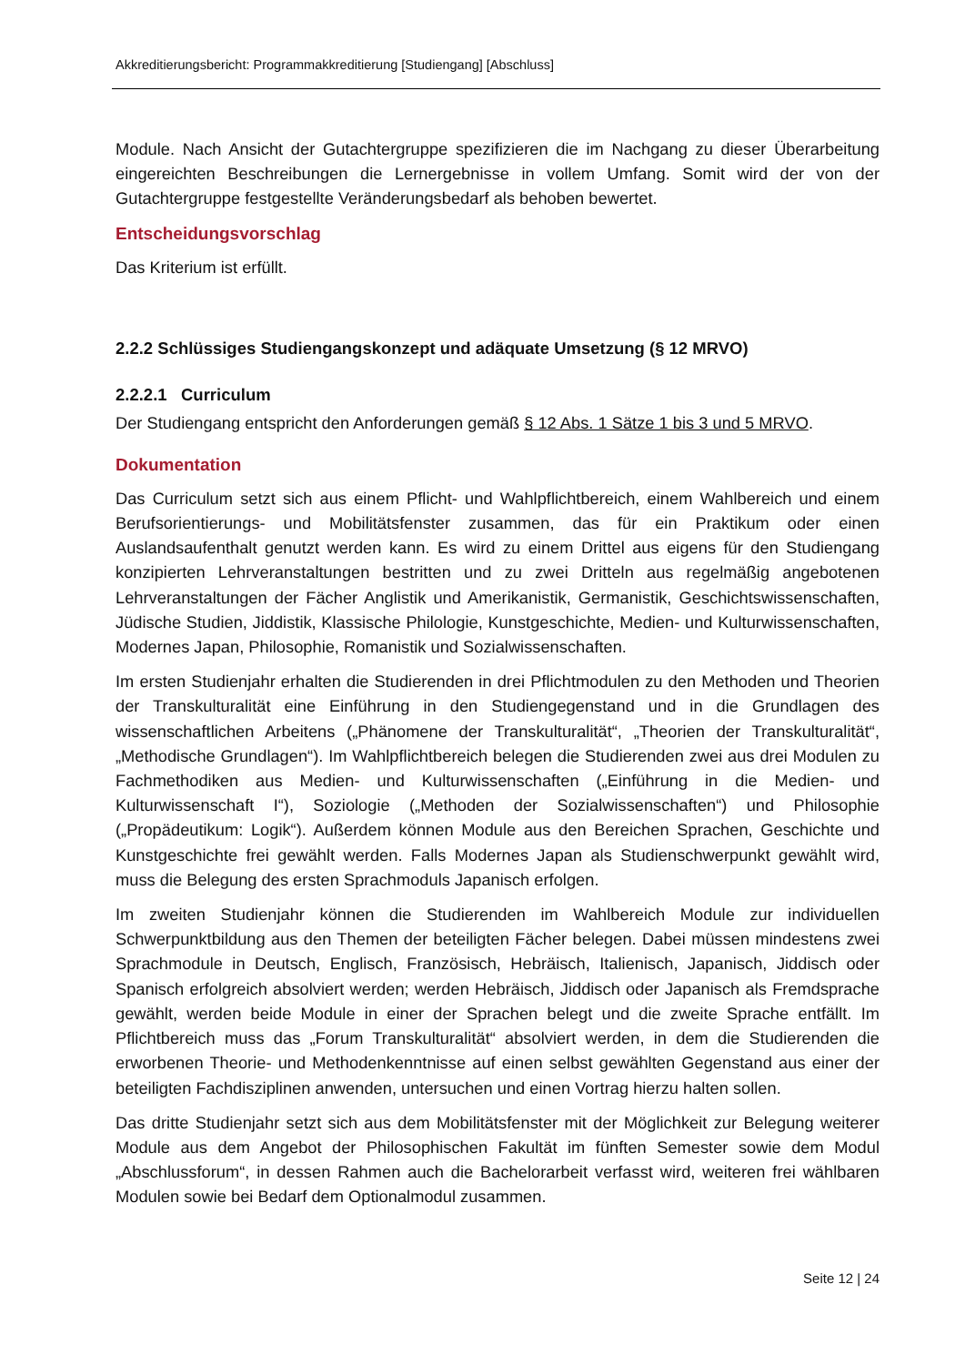Akkreditierungsbericht: Programmakkreditierung [Studiengang] [Abschluss]
Module. Nach Ansicht der Gutachtergruppe spezifizieren die im Nachgang zu dieser Überarbeitung eingereichten Beschreibungen die Lernergebnisse in vollem Umfang. Somit wird der von der Gutachtergruppe festgestellte Veränderungsbedarf als behoben bewertet.
Entscheidungsvorschlag
Das Kriterium ist erfüllt.
2.2.2 Schlüssiges Studiengangskonzept und adäquate Umsetzung (§ 12 MRVO)
2.2.2.1 Curriculum
Der Studiengang entspricht den Anforderungen gemäß § 12 Abs. 1 Sätze 1 bis 3 und 5 MRVO.
Dokumentation
Das Curriculum setzt sich aus einem Pflicht- und Wahlpflichtbereich, einem Wahlbereich und einem Berufsorientierungs- und Mobilitätsfenster zusammen, das für ein Praktikum oder einen Auslandsaufenthalt genutzt werden kann. Es wird zu einem Drittel aus eigens für den Studiengang konzipierten Lehrveranstaltungen bestritten und zu zwei Dritteln aus regelmäßig angebotenen Lehrveranstaltungen der Fächer Anglistik und Amerikanistik, Germanistik, Geschichtswissenschaften, Jüdische Studien, Jiddistik, Klassische Philologie, Kunstgeschichte, Medien- und Kulturwissenschaften, Modernes Japan, Philosophie, Romanistik und Sozialwissenschaften.
Im ersten Studienjahr erhalten die Studierenden in drei Pflichtmodulen zu den Methoden und Theorien der Transkulturalität eine Einführung in den Studiengegenstand und in die Grundlagen des wissenschaftlichen Arbeitens („Phänomene der Transkulturalität“, „Theorien der Transkulturalität“, „Methodische Grundlagen“). Im Wahlpflichtbereich belegen die Studierenden zwei aus drei Modulen zu Fachmethodiken aus Medien- und Kulturwissenschaften („Einführung in die Medien- und Kulturwissenschaft I“), Soziologie („Methoden der Sozialwissenschaften“) und Philosophie („Propädeutikum: Logik“). Außerdem können Module aus den Bereichen Sprachen, Geschichte und Kunstgeschichte frei gewählt werden. Falls Modernes Japan als Studienschwerpunkt gewählt wird, muss die Belegung des ersten Sprachmoduls Japanisch erfolgen.
Im zweiten Studienjahr können die Studierenden im Wahlbereich Module zur individuellen Schwerpunktbildung aus den Themen der beteiligten Fächer belegen. Dabei müssen mindestens zwei Sprachmodule in Deutsch, Englisch, Französisch, Hebräisch, Italienisch, Japanisch, Jiddisch oder Spanisch erfolgreich absolviert werden; werden Hebräisch, Jiddisch oder Japanisch als Fremdsprache gewählt, werden beide Module in einer der Sprachen belegt und die zweite Sprache entfällt. Im Pflichtbereich muss das „Forum Transkulturalität“ absolviert werden, in dem die Studierenden die erworbenen Theorie- und Methodenkenntnisse auf einen selbst gewählten Gegenstand aus einer der beteiligten Fachdisziplinen anwenden, untersuchen und einen Vortrag hierzu halten sollen.
Das dritte Studienjahr setzt sich aus dem Mobilitätsfenster mit der Möglichkeit zur Belegung weiterer Module aus dem Angebot der Philosophischen Fakultät im fünften Semester sowie dem Modul „Abschlussforum“, in dessen Rahmen auch die Bachelorarbeit verfasst wird, weiteren frei wählbaren Modulen sowie bei Bedarf dem Optionalmodul zusammen.
Seite 12 | 24